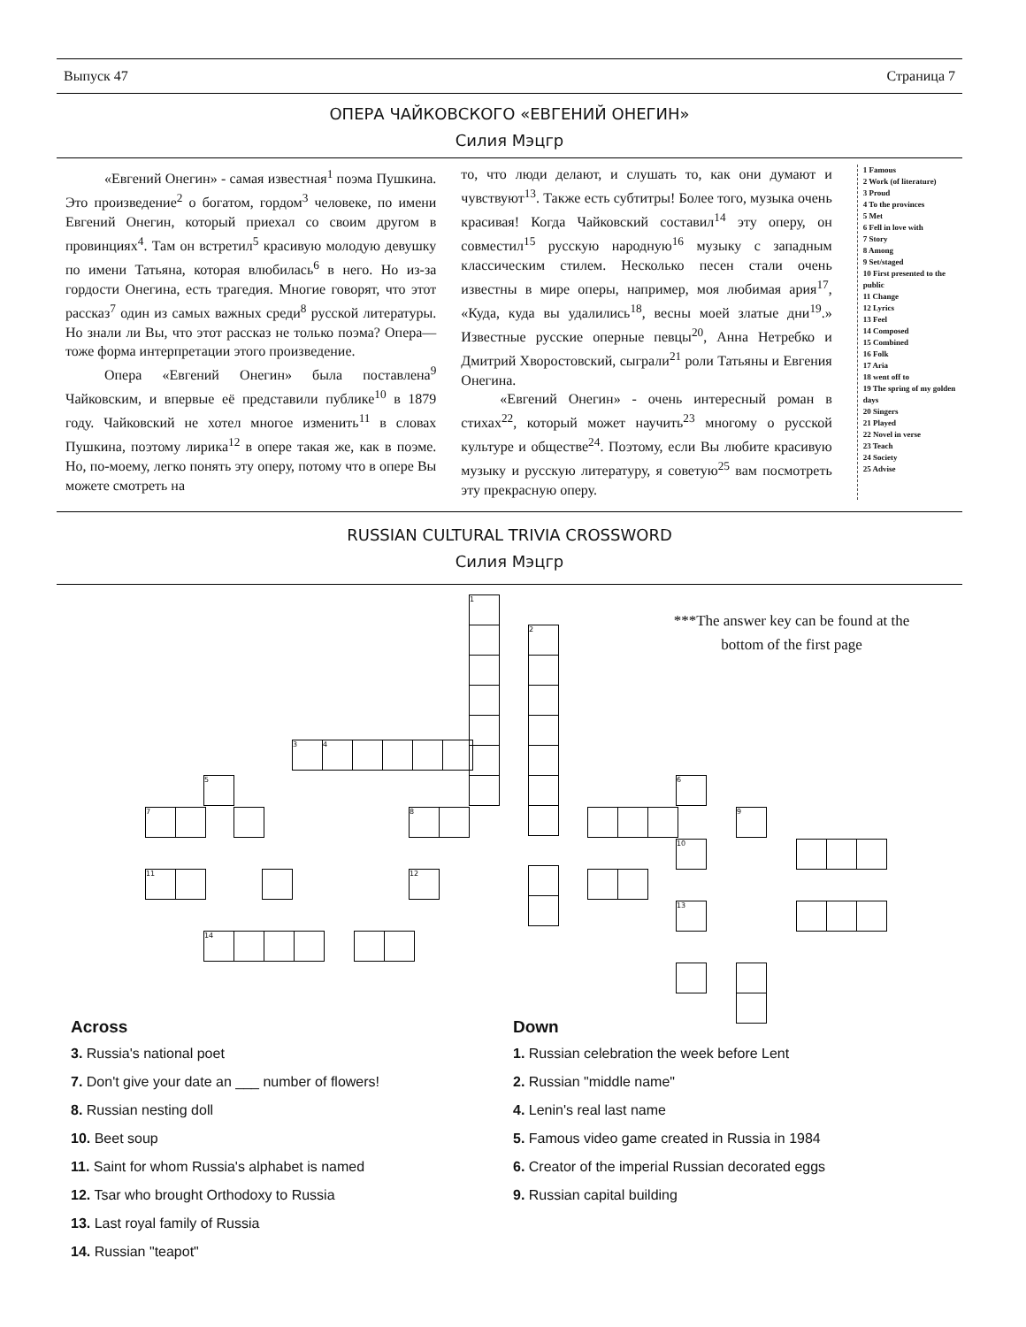Выпуск 47 Страница 7
ОПЕРА ЧАЙКОВСКОГО «ЕВГЕНИЙ ОНЕГИН»
Силия Мэцгр
«Евгений Онегин» - самая известная<sup>1</sup> поэма Пушкина. Это произведение<sup>2</sup> о богатом, гордом<sup>3</sup> человеке, по имени Евгений Онегин, который приехал со своим другом в провинциях<sup>4</sup>. Там он встретил<sup>5</sup> красивую молодую девушку по имени Татьяна, которая влюбилась<sup>6</sup> в него. Но из-за гордости Онегина, есть трагедия. Многие говорят, что этот рассказ<sup>7</sup> один из самых важных среди<sup>8</sup> русской литературы. Но знали ли Вы, что этот рассказ не только поэма? Опера—тоже форма интерпретации этого произведение.
Опера «Евгений Онегин» была поставлена<sup>9</sup> Чайковским, и впервые её представили публике<sup>10</sup> в 1879 году. Чайковский не хотел многое изменить<sup>11</sup> в словах Пушкина, поэтому лирика<sup>12</sup> в опере такая же, как в поэме. Но, по-моему, легко понять эту оперу, потому что в опере Вы можете смотреть на
то, что люди делают, и слушать то, как они думают и чувствуют<sup>13</sup>. Также есть субтитры! Более того, музыка очень красивая! Когда Чайковский составил<sup>14</sup> эту оперу, он совместил<sup>15</sup> русскую народную<sup>16</sup> музыку с западным классическим стилем. Несколько песен стали очень известны в мире оперы, например, моя любимая ария<sup>17</sup>, «Куда, куда вы удалились<sup>18</sup>, весны моей златые дни<sup>19</sup>.» Известные русские оперные певцы<sup>20</sup>, Анна Нетребко и Дмитрий Хворостовский, сыграли<sup>21</sup> роли Татьяны и Евгения Онегина.
«Евгений Онегин» - очень интересный роман в стихах<sup>22</sup>, который может научить<sup>23</sup> многому о русской культуре и обществе<sup>24</sup>. Поэтому, если Вы любите красивую музыку и русскую литературу, я советую<sup>25</sup> вам посмотреть эту прекрасную оперу.
1 Famous
2 Work (of literature)
3 Proud
4 To the provinces
5 Met
6 Fell in love with
7 Story
8 Among
9 Set/staged
10 First presented to the public
11 Change
12 Lyrics
13 Feel
14 Composed
15 Combined
16 Folk
17 Aria
18 went off to
19 The spring of my golden days
20 Singers
21 Played
22 Novel in verse
23 Teach
24 Society
25 Advise
RUSSIAN CULTURAL TRIVIA CROSSWORD
Силия Мэцгр
***The answer key can be found at the bottom of the first page
1
2
3 4
5
7 8
6
9
10
11 12
13
14
Across
3. Russia's national poet
7. Don't give your date an ___ number of flowers!
8. Russian nesting doll
10. Beet soup
11. Saint for whom Russia's alphabet is named
12. Tsar who brought Orthodoxy to Russia
13. Last royal family of Russia
14. Russian "teapot"
Down
1. Russian celebration the week before Lent
2. Russian "middle name"
4. Lenin's real last name
5. Famous video game created in Russia in 1984
6. Creator of the imperial Russian decorated eggs
9. Russian capital building